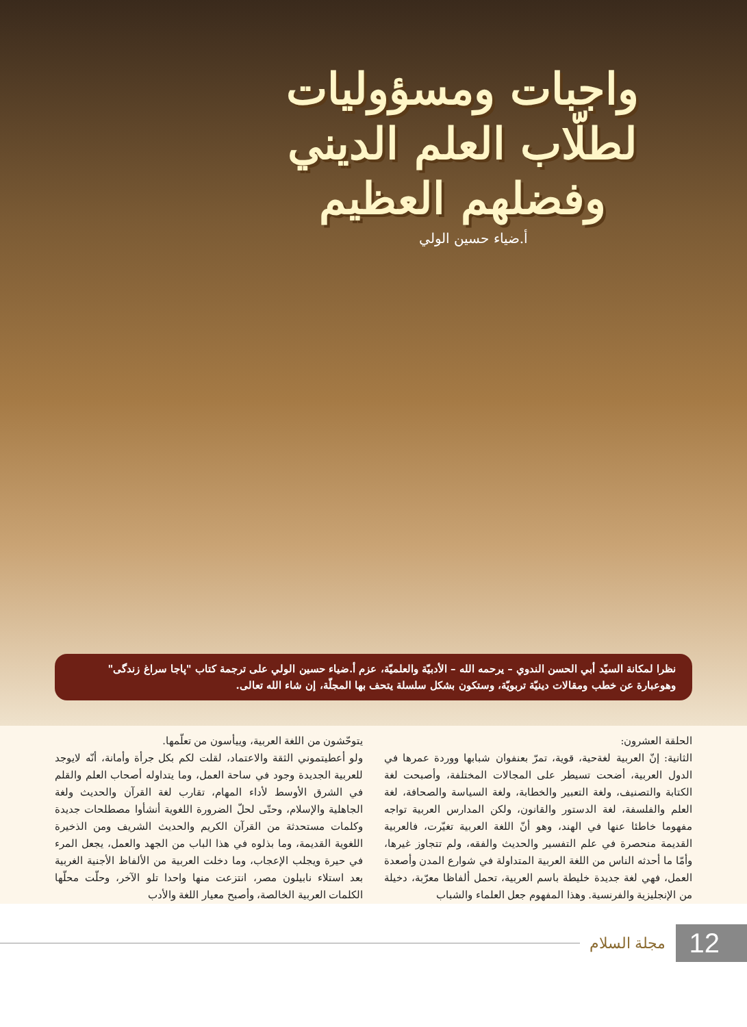واجبات ومسؤوليات
لطلّاب العلم الديني
وفضلهم العظيم
أ.ضياء حسين الولي
نظرا لمكانة السيّد أبي الحسن الندوي – يرحمه الله – الأدبيّة والعلميّة، عزم أ.ضياء حسين الولي على ترجمة كتاب "پاجا سراغ زندگی" وهوعبارة عن خطب ومقالات دينيّة تربويّة، وستكون بشكل سلسلة يتحف بها المجلّة، إن شاء الله تعالى.
الحلقة العشرون:
الثانية: إنّ العربية لغةحية، قوية، تمرّ بعنفوان شبابها ووردة عمرها في الدول العربية، أضحت تسيطر على المجالات المختلفة، وأصبحت لغة الكتابة والتصنيف، ولغة التعبير والخطابة، ولغة السياسة والصحافة، لغة العلم والفلسفة، لغة الدستور والقانون، ولكن المدارس العربية تواجه مفهوما خاطئا عنها في الهند، وهو أنّ اللغة العربية تغيّرت، فالعربية القديمة منحصرة في علم التفسير والحديث والفقه، ولم تتجاوز غيرها، وأمّا ما أحدثه الناس من اللغة العربية المتداولة في شوارع المدن وأصعدة العمل، فهي لغة جديدة خليطة باسم العربية، تحمل ألفاظا معرّبة، دخيلة من الإنجليزية والفرنسية. وهذا المفهوم جعل العلماء والشباب
يتوحّشون من اللغة العربية، وييأسون من تعلّمها.
ولو أعطيتموني الثقة والاعتماد، لقلت لكم بكل جرأة وأمانة، أنّه لايوجد للعربية الجديدة وجود في ساحة العمل، وما يتداوله أصحاب العلم والقلم في الشرق الأوسط لأداء المهام، تقارب لغة القرآن والحديث ولغة الجاهلية والإسلام، وحتّى لحلّ الضرورة اللغوية أنشأوا مصطلحات جديدة وكلمات مستحدثة من القرآن الكريم والحديث الشريف ومن الذخيرة اللغوية القديمة، وما بذلوه في هذا الباب من الجهد والعمل، يجعل المرء في حيرة ويجلب الإعجاب، وما دخلت العربية من الألفاظ الأجنية الغربية بعد استلاء نابيلون مصر، انتزعت منها واحدا تلو الآخر، وحلّت محلّها الكلمات العربية الخالصة، وأصبح معيار اللغة والأدب
12 مجلة السلام